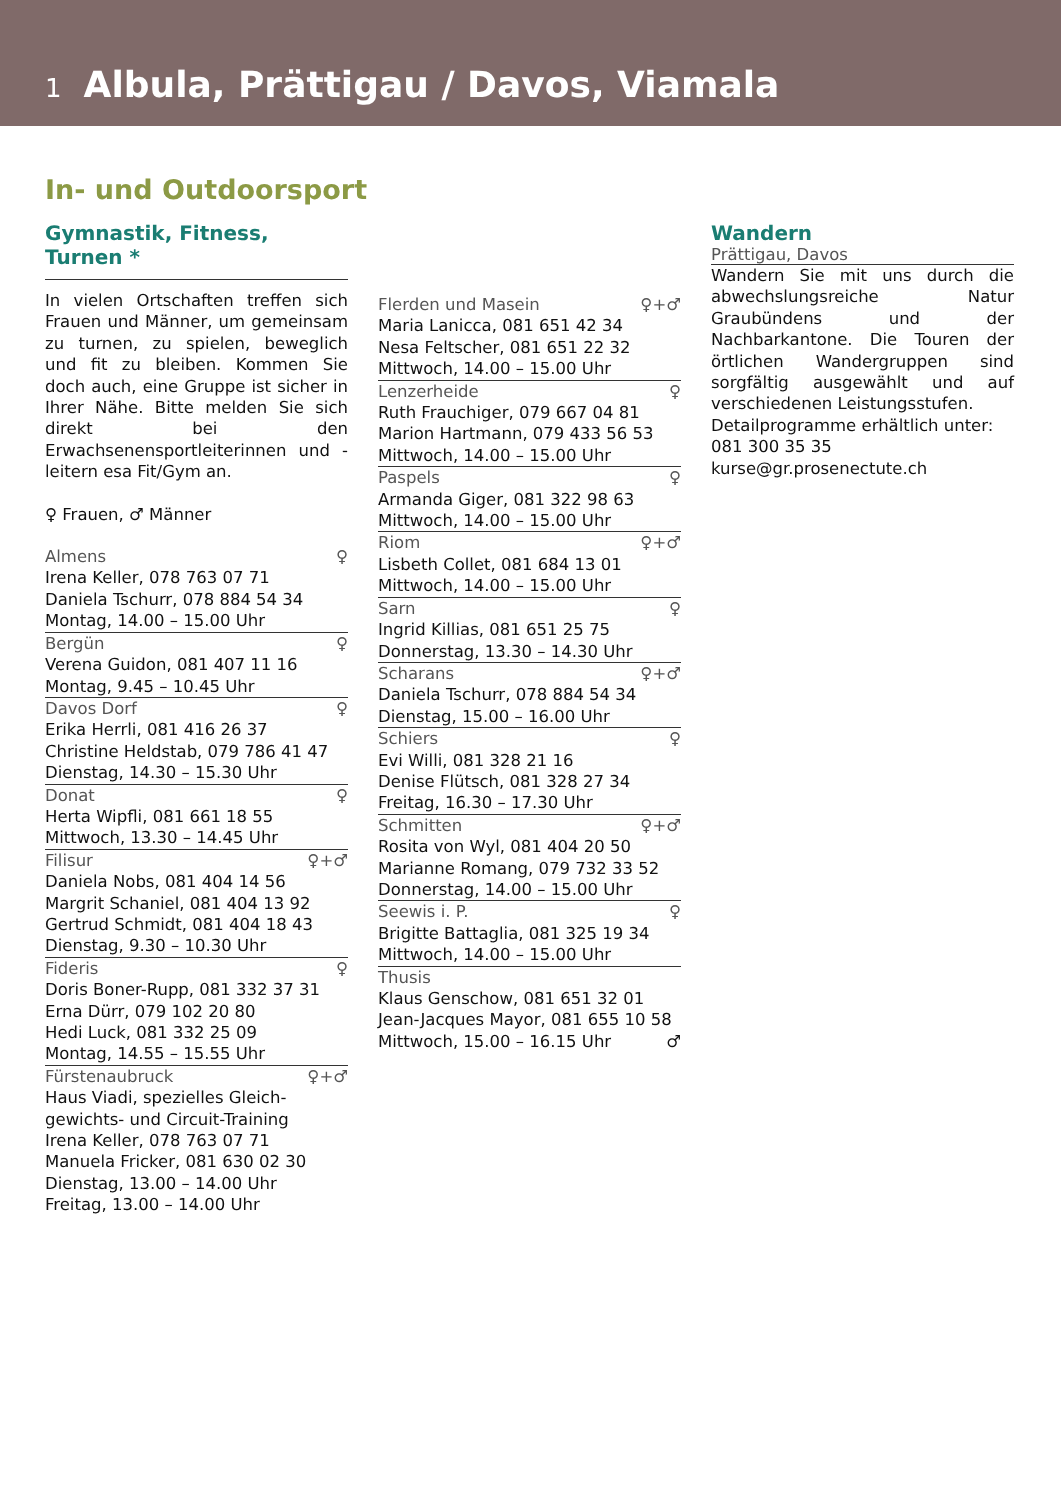1 Albula, Prättigau / Davos, Viamala
In- und Outdoorsport
Gymnastik, Fitness, Turnen *
In vielen Ortschaften treffen sich Frauen und Männer, um gemeinsam zu turnen, zu spielen, beweglich und fit zu bleiben. Kommen Sie doch auch, eine Gruppe ist sicher in Ihrer Nähe. Bitte melden Sie sich direkt bei den Erwachsenensportleiterinnen und -leitern esa Fit/Gym an.
♀ Frauen, ♂ Männer
Almens ♀
Irena Keller, 078 763 07 71
Daniela Tschurr, 078 884 54 34
Montag, 14.00 – 15.00 Uhr
Bergün ♀
Verena Guidon, 081 407 11 16
Montag, 9.45 – 10.45 Uhr
Davos Dorf ♀
Erika Herrli, 081 416 26 37
Christine Heldstab, 079 786 41 47
Dienstag, 14.30 – 15.30 Uhr
Donat ♀
Herta Wipfli, 081 661 18 55
Mittwoch, 13.30 – 14.45 Uhr
Filisur ♀+♂
Daniela Nobs, 081 404 14 56
Margrit Schaniel, 081 404 13 92
Gertrud Schmidt, 081 404 18 43
Dienstag, 9.30 – 10.30 Uhr
Fideris ♀
Doris Boner-Rupp, 081 332 37 31
Erna Dürr, 079 102 20 80
Hedi Luck, 081 332 25 09
Montag, 14.55 – 15.55 Uhr
Fürstenaubruck ♀+♂
Haus Viadi, spezielles Gleich-
gewichts- und Circuit-Training
Irena Keller, 078 763 07 71
Manuela Fricker, 081 630 02 30
Dienstag, 13.00 – 14.00 Uhr
Freitag, 13.00 – 14.00 Uhr
Flerden und Masein ♀+♂
Maria Lanicca, 081 651 42 34
Nesa Feltscher, 081 651 22 32
Mittwoch, 14.00 – 15.00 Uhr
Lenzerheide ♀
Ruth Frauchiger, 079 667 04 81
Marion Hartmann, 079 433 56 53
Mittwoch, 14.00 – 15.00 Uhr
Paspels ♀
Armanda Giger, 081 322 98 63
Mittwoch, 14.00 – 15.00 Uhr
Riom ♀+♂
Lisbeth Collet, 081 684 13 01
Mittwoch, 14.00 – 15.00 Uhr
Sarn ♀
Ingrid Killias, 081 651 25 75
Donnerstag, 13.30 – 14.30 Uhr
Scharans ♀+♂
Daniela Tschurr, 078 884 54 34
Dienstag, 15.00 – 16.00 Uhr
Schiers ♀
Evi Willi, 081 328 21 16
Denise Flütsch, 081 328 27 34
Freitag, 16.30 – 17.30 Uhr
Schmitten ♀+♂
Rosita von Wyl, 081 404 20 50
Marianne Romang, 079 732 33 52
Donnerstag, 14.00 – 15.00 Uhr
Seewis i. P. ♀
Brigitte Battaglia, 081 325 19 34
Mittwoch, 14.00 – 15.00 Uhr
Thusis
Klaus Genschow, 081 651 32 01
Jean-Jacques Mayor, 081 655 10 58
Mittwoch, 15.00 – 16.15 Uhr ♂
Wandern
Prättigau, Davos
Wandern Sie mit uns durch die abwechslungsreiche Natur Graubündens und der Nachbarkantone. Die Touren der örtlichen Wandergruppen sind sorgfältig ausgewählt und auf verschiedenen Leistungsstufen.
Detailprogramme erhältlich unter:
081 300 35 35
kurse@gr.prosenectute.ch